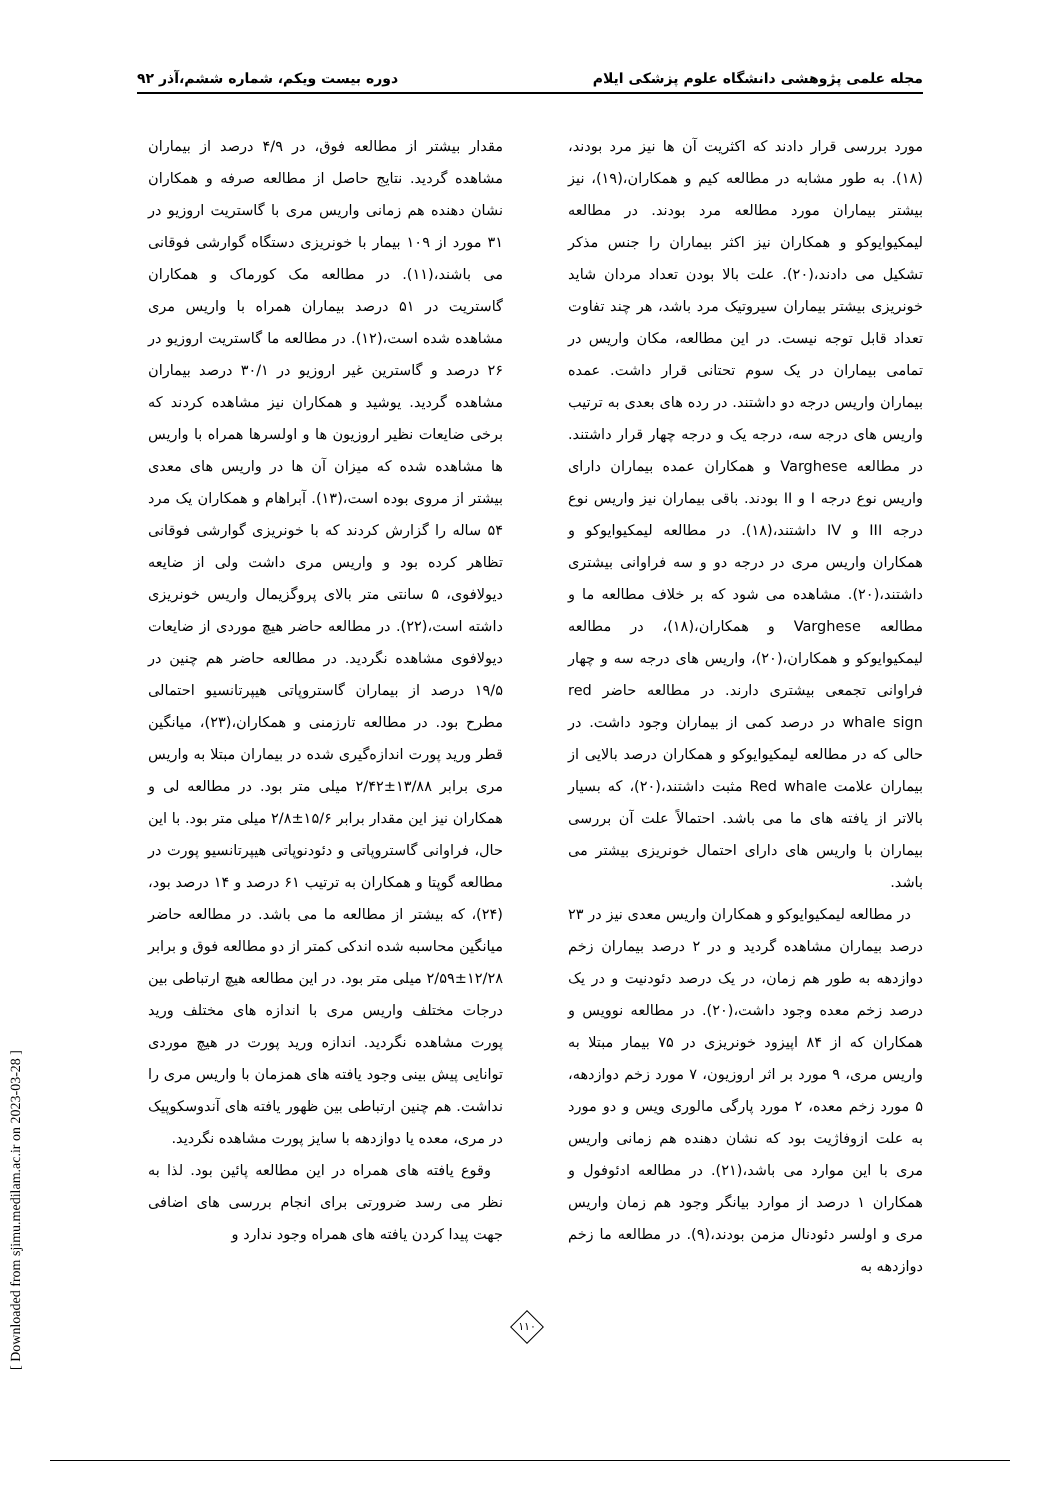مجله علمی پژوهشی دانشگاه علوم پزشکی ایلام دوره بیست ویکم، شماره ششم،آذر ۹۲
مورد بررسی قرار دادند که اکثریت آن ها نیز مرد بودند،(۱۸). به طور مشابه در مطالعه کیم و همکاران،(۱۹)، نیز بیشتر بیماران مورد مطالعه مرد بودند. در مطالعه لیمکیوایوکو و همکاران نیز اکثر بیماران را جنس مذکر تشکیل می دادند،(۲۰). علت بالا بودن تعداد مردان شاید خونریزی بیشتر بیماران سیروتیک مرد باشد، هر چند تفاوت تعداد قابل توجه نیست. در این مطالعه، مکان واریس در تمامی بیماران در یک سوم تحتانی قرار داشت. عمده بیماران واریس درجه دو داشتند. در رده های بعدی به ترتیب واریس های درجه سه، درجه یک و درجه چهار قرار داشتند. در مطالعه Varghese و همکاران عمده بیماران دارای واریس نوع درجه I و II بودند. باقی بیماران نیز واریس نوع درجه III و IV داشتند،(۱۸). در مطالعه لیمکیوایوکو و همکاران واریس مری در درجه دو و سه فراوانی بیشتری داشتند،(۲۰). مشاهده می شود که بر خلاف مطالعه ما و مطالعه Varghese و همکاران،(۱۸)، در مطالعه لیمکیوایوکو و همکاران،(۲۰)، واریس های درجه سه و چهار فراوانی تجمعی بیشتری دارند. در مطالعه حاضر red whale sign در درصد کمی از بیماران وجود داشت. در حالی که در مطالعه لیمکیوایوکو و همکاران درصد بالایی از بیماران علامت Red whale مثبت داشتند،(۲۰)، که بسیار بالاتر از یافته های ما می باشد. احتمالاً علت آن بررسی بیماران با واریس های دارای احتمال خونریزی بیشتر می باشد.
در مطالعه لیمکیوایوکو و همکاران واریس معدی نیز در ۲۳ درصد بیماران مشاهده گردید و در ۲ درصد بیماران زخم دوازدهه به طور هم زمان، در یک درصد دئودنیت و در یک درصد زخم معده وجود داشت،(۲۰). در مطالعه نوویس و همکاران که از ۸۴ اپیزود خونریزی در ۷۵ بیمار مبتلا به واریس مری، ۹ مورد بر اثر اروزیون، ۷ مورد زخم دوازدهه، ۵ مورد زخم معده، ۲ مورد پارگی مالوری ویس و دو مورد به علت ازوفاژیت بود که نشان دهنده هم زمانی واریس مری با این موارد می باشد،(۲۱). در مطالعه ادئوفول و همکاران ۱ درصد از موارد بیانگر وجود هم زمان واریس مری و اولسر دئودنال مزمن بودند،(۹). در مطالعه ما زخم دوازدهه به
مقدار بیشتر از مطالعه فوق، در ۴/۹ درصد از بیماران مشاهده گردید. نتایج حاصل از مطالعه صرفه و همکاران نشان دهنده هم زمانی واریس مری با گاستریت اروزیو در ۳۱ مورد از ۱۰۹ بیمار با خونریزی دستگاه گوارشی فوقانی می باشند،(۱۱). در مطالعه مک کورماک و همکاران گاستریت در ۵۱ درصد بیماران همراه با واریس مری مشاهده شده است،(۱۲). در مطالعه ما گاستریت اروزیو در ۲۶ درصد و گاسترین غیر اروزیو در ۳۰/۱ درصد بیماران مشاهده گردید. یوشید و همکاران نیز مشاهده کردند که برخی ضایعات نظیر اروزیون ها و اولسرها همراه با واریس ها مشاهده شده که میزان آن ها در واریس های معدی بیشتر از مروی بوده است،(۱۳). آبراهام و همکاران یک مرد ۵۴ ساله را گزارش کردند که با خونریزی گوارشی فوقانی تظاهر کرده بود و واریس مری داشت ولی از ضایعه دیولافوی، ۵ سانتی متر بالای پروگزیمال واریس خونریزی داشته است،(۲۲). در مطالعه حاضر هیچ موردی از ضایعات دیولافوی مشاهده نگردید. در مطالعه حاضر هم چنین در ۱۹/۵ درصد از بیماران گاستروپاتی هیپرتانسیو احتمالی مطرح بود. در مطالعه تارزمنی و همکاران،(۲۳)، میانگین قطر ورید پورت اندازه‌گیری شده در بیماران مبتلا به واریس مری برابر ۱۳/۸۸±۲/۴۲ میلی متر بود. در مطالعه لی و همکاران نیز این مقدار برابر ۱۵/۶±۲/۸ میلی متر بود. با این حال، فراوانی گاستروپاتی و دئودنوپاتی هیپرتانسیو پورت در مطالعه گوپتا و همکاران به ترتیب ۶۱ درصد و ۱۴ درصد بود،(۲۴)، که بیشتر از مطالعه ما می باشد. در مطالعه حاضر میانگین محاسبه شده اندکی کمتر از دو مطالعه فوق و برابر ۱۲/۲۸±۲/۵۹ میلی متر بود. در این مطالعه هیچ ارتباطی بین درجات مختلف واریس مری با اندازه های مختلف ورید پورت مشاهده نگردید. اندازه ورید پورت در هیچ موردی توانایی پیش بینی وجود یافته های همزمان با واریس مری را نداشت. هم چنین ارتباطی بین ظهور یافته های آندوسکوپیک در مری، معده یا دوازدهه با سایز پورت مشاهده نگردید.
وقوع یافته های همراه در این مطالعه پائین بود. لذا به نظر می رسد ضرورتی برای انجام بررسی های اضافی جهت پیدا کردن یافته های همراه وجود ندارد و
[ Downloaded from sjimu.medilam.ac.ir on 2023-03-28 ]
۱۱۰